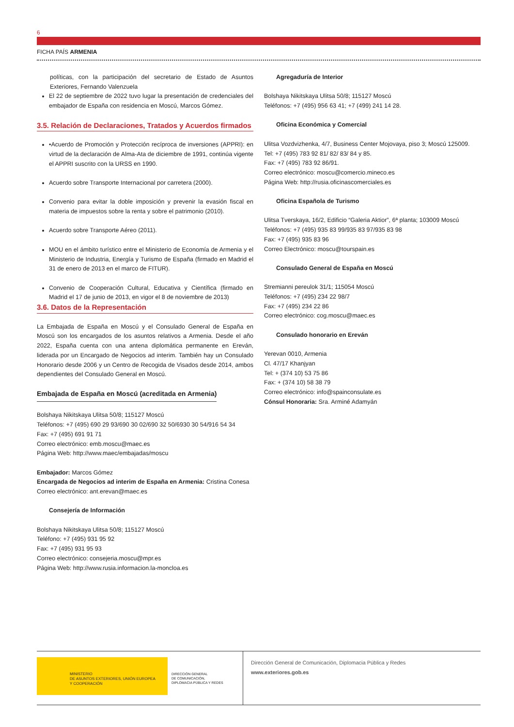6
FICHA PAÍS ARMENIA
políticas, con la participación del secretario de Estado de Asuntos Exteriores, Fernando Valenzuela
El 22 de septiembre de 2022 tuvo lugar la presentación de credenciales del embajador de España con residencia en Moscú, Marcos Gómez.
3.5. Relación de Declaraciones, Tratados y Acuerdos firmados
•Acuerdo de Promoción y Protección recíproca de inversiones (APPRI): en virtud de la declaración de Alma-Ata de diciembre de 1991, continúa vigente el APPRI suscrito con la URSS en 1990.
Acuerdo sobre Transporte Internacional por carretera (2000).
Convenio para evitar la doble imposición y prevenir la evasión fiscal en materia de impuestos sobre la renta y sobre el patrimonio (2010).
Acuerdo sobre Transporte Aéreo (2011).
MOU en el ámbito turístico entre el Ministerio de Economía de Armenia y el Ministerio de Industria, Energía y Turismo de España (firmado en Madrid el 31 de enero de 2013 en el marco de FITUR).
Convenio de Cooperación Cultural, Educativa y Científica (firmado en Madrid el 17 de junio de 2013, en vigor el 8 de noviembre de 2013)
3.6. Datos de la Representación
La Embajada de España en Moscú y el Consulado General de España en Moscú son los encargados de los asuntos relativos a Armenia. Desde el año 2022, España cuenta con una antena diplomática permanente en Ereván, liderada por un Encargado de Negocios ad interim. También hay un Consulado Honorario desde 2006 y un Centro de Recogida de Visados desde 2014, ambos dependientes del Consulado General en Moscú.
Embajada de España en Moscú (acreditada en Armenia)
Bolshaya Nikitskaya Ulitsa 50/8; 115127 Moscú
Teléfonos: +7 (495) 690 29 93/690 30 02/690 32 50/6930 30 54/916 54 34
Fax: +7 (495) 691 91 71
Correo electrónico: emb.moscu@maec.es
Página Web: http://www.maec/embajadas/moscu
Embajador: Marcos Gómez
Encargada de Negocios ad interim de España en Armenia: Cristina Conesa
Correo electrónico: ant.erevan@maec.es
Consejería de Información
Bolshaya Nikitskaya Ulitsa 50/8; 115127 Moscú
Teléfono: +7 (495) 931 95 92
Fax: +7 (495) 931 95 93
Correo electrónico: consejeria.moscu@mpr.es
Página Web: http://www.rusia.informacion.la-moncloa.es
Agregaduría de Interior
Bolshaya Nikitskaya Ulitsa 50/8; 115127 Moscú
Teléfonos: +7 (495) 956 63 41; +7 (499) 241 14 28.
Oficina Económica y Comercial
Ulitsa Vozdvizhenka, 4/7, Business Center Mojovaya, piso 3; Moscú 125009.
Tel: +7 (495) 783 92 81/ 82/ 83/ 84 y 85.
Fax: +7 (495) 783 92 86/91.
Correo electrónico: moscu@comercio.mineco.es
Página Web: http://rusia.oficinascomerciales.es
Oficina Española de Turismo
Ulitsa Tverskaya, 16/2, Edificio “Galeria Aktior”, 6ª planta; 103009 Moscú
Teléfonos: +7 (495) 935 83 99/935 83 97/935 83 98
Fax: +7 (495) 935 83 96
Correo Electrónico: moscu@tourspain.es
Consulado General de España en Moscú
Stremianni pereulok 31/1; 115054 Moscú
Teléfonos: +7 (495) 234 22 98/7
Fax: +7 (495) 234 22 86
Correo electrónico: cog.moscu@maec.es
Consulado honorario en Ereván
Yerevan 0010, Armenia
Cl. 47/17 Khanjyan
Tel: + (374 10) 53 75 86
Fax: + (374 10) 58 38 79
Correo electrónico: info@spainconsulate.es
Cónsul Honoraria: Sra. Arminé Adamyán
MINISTERIO
DE ASUNTOS EXTERIORES, UNIÓN EUROPEA
Y COOPERACIÓN
DIRECCIÓN GENERAL
DE COMUNICACIÓN,
DIPLOMACIA PÚBLICA Y REDES
Dirección General de Comunicación, Diplomacia Pública y Redes
www.exteriores.gob.es